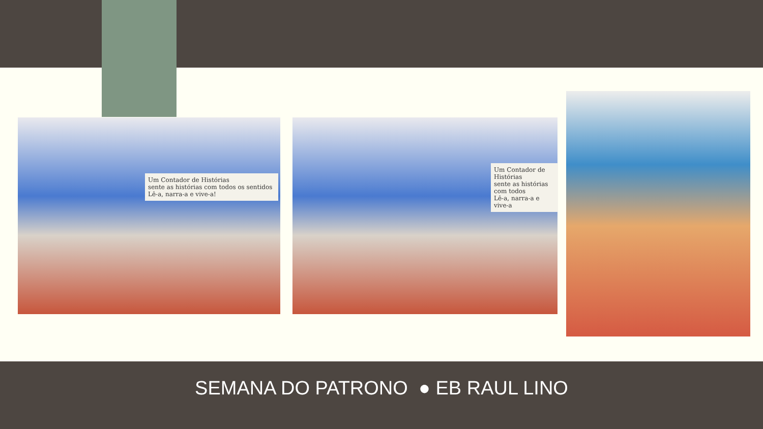Um Contador de Histórias
sente as histórias com todos os sentidos
Lê-a, narra-a e vive-a!
Um Contador de Histórias
sente as histórias com todos
Lê-a, narra-a e vive-a
SEMANA DO PATRONO ● EB RAUL LINO